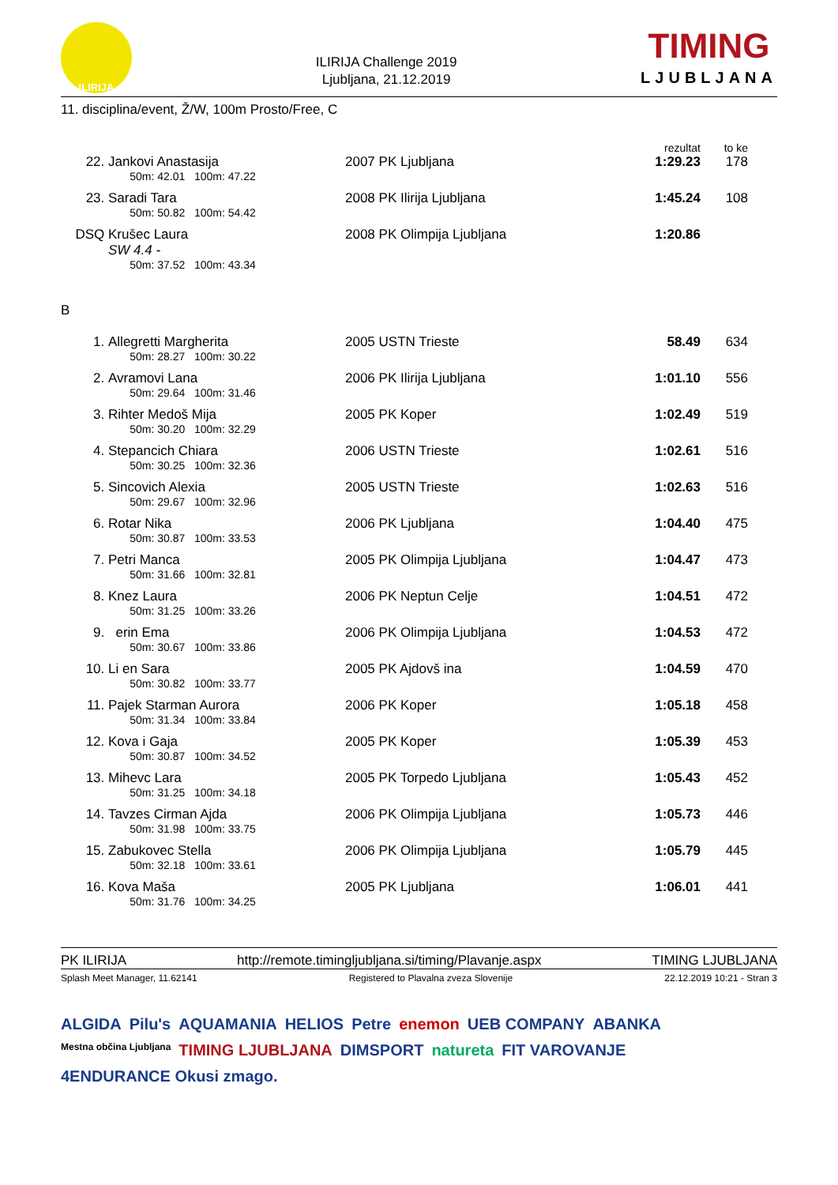ILIRIJA
ILIRIJA Challenge 2019
Ljubljana, 21.12.2019
TIMING
LJUBLJANA
11. disciplina/event, Ž/W, 100m Prosto/Free, C
| | | | rezultat | to ke | |
| 22. | Jankovi Anastasija | 2007 PK Ljubljana | 1:29.23 | 178 | |
| | 50m: 42.01 100m: 47.22 | | | | |
| 23. | Saradi Tara | 2008 PK Ilirija Ljubljana | 1:45.24 | 108 | |
| | 50m: 50.82 100m: 54.42 | | | | |
| DSQ | Krušec Laura SW 4.4 - | 2008 PK Olimpija Ljubljana | 1:20.86 | | |
| | 50m: 37.52 100m: 43.34 | | | | |
| B | | | | | |
| 1. | Allegretti Margherita | 2005 USTN Trieste | 58.49 | 634 | |
| | 50m: 28.27 100m: 30.22 | | | | |
| 2. | Avramovi Lana | 2006 PK Ilirija Ljubljana | 1:01.10 | 556 | |
| | 50m: 29.64 100m: 31.46 | | | | |
| 3. | Rihter Medoš Mija | 2005 PK Koper | 1:02.49 | 519 | |
| | 50m: 30.20 100m: 32.29 | | | | |
| 4. | Stepancich Chiara | 2006 USTN Trieste | 1:02.61 | 516 | |
| | 50m: 30.25 100m: 32.36 | | | | |
| 5. | Sincovich Alexia | 2005 USTN Trieste | 1:02.63 | 516 | |
| | 50m: 29.67 100m: 32.96 | | | | |
| 6. | Rotar Nika | 2006 PK Ljubljana | 1:04.40 | 475 | |
| | 50m: 30.87 100m: 33.53 | | | | |
| 7. | Petri Manca | 2005 PK Olimpija Ljubljana | 1:04.47 | 473 | |
| | 50m: 31.66 100m: 32.81 | | | | |
| 8. | Knez Laura | 2006 PK Neptun Celje | 1:04.51 | 472 | |
| | 50m: 31.25 100m: 33.26 | | | | |
| 9. | erin Ema | 2006 PK Olimpija Ljubljana | 1:04.53 | 472 | |
| | 50m: 30.67 100m: 33.86 | | | | |
| 10. | Li en Sara | 2005 PK Ajdovš ina | 1:04.59 | 470 | |
| | 50m: 30.82 100m: 33.77 | | | | |
| 11. | Pajek Starman Aurora | 2006 PK Koper | 1:05.18 | 458 | |
| | 50m: 31.34 100m: 33.84 | | | | |
| 12. | Kova i Gaja | 2005 PK Koper | 1:05.39 | 453 | |
| | 50m: 30.87 100m: 34.52 | | | | |
| 13. | Mihevc Lara | 2005 PK Torpedo Ljubljana | 1:05.43 | 452 | |
| | 50m: 31.25 100m: 34.18 | | | | |
| 14. | Tavzes Cirman Ajda | 2006 PK Olimpija Ljubljana | 1:05.73 | 446 | |
| | 50m: 31.98 100m: 33.75 | | | | |
| 15. | Zabukovec Stella | 2006 PK Olimpija Ljubljana | 1:05.79 | 445 | |
| | 50m: 32.18 100m: 33.61 | | | | |
| 16. | Kova Maša | 2005 PK Ljubljana | 1:06.01 | 441 | |
| | 50m: 31.76 100m: 34.25 | | | | |
PK ILIRIJA http://remote.timingljubljana.si/timing/Plavanje.aspx TIMING LJUBLJANA
Splash Meet Manager, 11.62141 Registered to Plavalna zveza Slovenije 22.12.2019 10:21 - Stran 3
ALGIDA Pilu's AQUAMANIA HELIOS Petre enemon UEB COMPANY ABANKA Mestna občina Ljubljana TIMING LJUBLJANA DIMSPORT natureta FIT VAROVANJE 4ENDURANCE Okusi zmago.